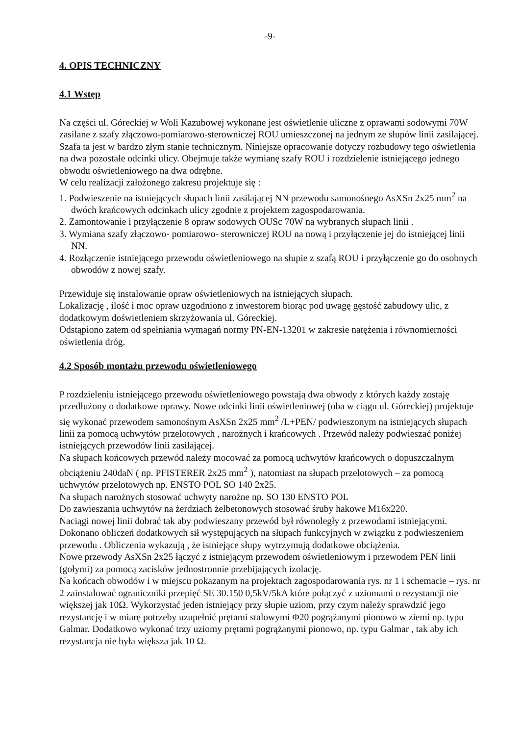-9-
4. OPIS TECHNICZNY
4.1 Wstęp
Na części ul. Góreckiej w Woli Kazubowej wykonane jest oświetlenie uliczne z oprawami sodowymi 70W zasilane z szafy złączowo-pomiarowo-sterowniczej ROU umieszczonej na jednym ze słupów linii zasilającej. Szafa ta jest w bardzo złym stanie technicznym. Niniejsze opracowanie dotyczy rozbudowy tego oświetlenia na dwa pozostałe odcinki ulicy. Obejmuje także wymianę szafy ROU i rozdzielenie istniejącego jednego obwodu oświetleniowego na dwa odrębne.
W celu realizacji założonego zakresu projektuje się :
1. Podwieszenie na istniejących słupach linii zasilającej NN przewodu samonośnego AsXSn 2x25 mm<sup>2</sup> na dwóch krańcowych odcinkach ulicy zgodnie z projektem zagospodarowania.
2. Zamontowanie i przyłączenie 8 opraw sodowych OUSc 70W na wybranych słupach linii .
3. Wymiana szafy złączowo- pomiarowo- sterowniczej ROU na nową i przyłączenie jej do istniejącej linii NN.
4. Rozłączenie istniejącego przewodu oświetleniowego na słupie z szafą ROU i przyłączenie go do osobnych obwodów z nowej szafy.
Przewiduje się instalowanie opraw oświetleniowych na istniejących słupach.
Lokalizację , ilość i moc opraw uzgodniono z inwestorem biorąc pod uwagę gęstość zabudowy ulic, z dodatkowym doświetleniem skrzyżowania ul. Góreckiej.
Odstąpiono zatem od spełniania wymagań normy PN-EN-13201 w zakresie natężenia i równomierności oświetlenia dróg.
4.2 Sposób montażu przewodu oświetleniowego
P rozdzieleniu istniejącego przewodu oświetleniowego powstają dwa obwody z których każdy zostaję przedłużony o dodatkowe oprawy. Nowe odcinki linii oświetleniowej (oba w ciągu ul. Góreckiej) projektuje się wykonać przewodem samonośnym AsXSn 2x25 mm<sup>2</sup> /L+PEN/ podwieszonym na istniejących słupach linii za pomocą uchwytów przelotowych , narożnych i krańcowych . Przewód należy podwieszać poniżej istniejących przewodów linii zasilającej.
Na słupach końcowych przewód należy mocować za pomocą uchwytów krańcowych o dopuszczalnym obciążeniu 240daN ( np. PFISTERER 2x25 mm<sup>2</sup> ), natomiast na słupach przelotowych – za pomocą uchwytów przelotowych np. ENSTO POL SO 140 2x25.
Na słupach narożnych stosować uchwyty narożne np. SO 130 ENSTO POL
Do zawieszania uchwytów na żerdziach żelbetonowych stosować śruby hakowe M16x220.
Naciągi nowej linii dobrać tak aby podwieszany przewód był równoległy z przewodami istniejącymi.
Dokonano obliczeń dodatkowych sił występujących na słupach funkcyjnych w związku z podwieszeniem przewodu . Obliczenia wykazują , że istniejące słupy wytrzymują dodatkowe obciążenia.
Nowe przewody AsXSn 2x25 łączyć z istniejącym przewodem oświetleniowym i przewodem PEN linii (gołymi) za pomocą zacisków jednostronnie przebijających izolację.
Na końcach obwodów i w miejscu pokazanym na projektach zagospodarowania rys. nr 1 i schemacie – rys. nr 2 zainstalować ograniczniki przepięć SE 30.150 0,5kV/5kA które połączyć z uziomami o rezystancji nie większej jak 10Ω. Wykorzystać jeden istniejący przy słupie uziom, przy czym należy sprawdzić jego rezystancję i w miarę potrzeby uzupełnić prętami stalowymi Φ20 pogrążanymi pionowo w ziemi np. typu Galmar. Dodatkowo wykonać trzy uziomy prętami pogrążanymi pionowo, np. typu Galmar , tak aby ich rezystancja nie była większa jak 10 Ω.